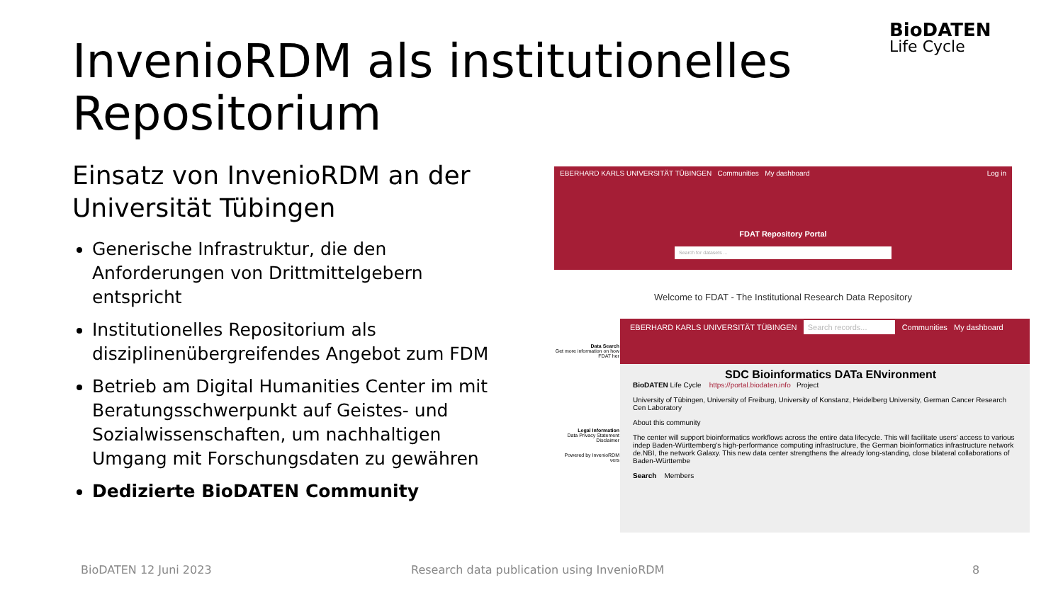BioDATEN
Life Cycle
InvenioRDM als institutionelles Repositorium
Einsatz von InvenioRDM an der Universität Tübingen
Generische Infrastruktur, die den Anforderungen von Drittmittelgebern entspricht
Institutionelles Repositorium als disziplinenübergreifendes Angebot zum FDM
Betrieb am Digital Humanities Center im mit Beratungsschwerpunkt auf Geistes- und Sozialwissenschaften, um nachhaltigen Umgang mit Forschungsdaten zu gewähren
Dedizierte BioDATEN Community
EBERHARD KARLS UNIVERSITÄT TÜBINGEN Communities My dashboard Log in
FDAT Repository Portal
Search for datasets ...
Welcome to FDAT - The Institutional Research Data Repository
Data Search
Get more information on how FDAT her
Legal Information
Data Privacy Statement
Disclaimer
Powered by InvenioRDM vers
EBERHARD KARLS UNIVERSITÄT TÜBINGEN Search records... Communities My dashboard
SDC Bioinformatics DATa ENvironment
BioDATEN Life Cycle https://portal.biodaten.info Project
University of Tübingen, University of Freiburg, University of Konstanz, Heidelberg University, German Cancer Research Cen Laboratory
About this community
The center will support bioinformatics workflows across the entire data lifecycle. This will facilitate users' access to various indep Baden-Württemberg's high-performance computing infrastructure, the German bioinformatics infrastructure network de.NBI, the network Galaxy. This new data center strengthens the already long-standing, close bilateral collaborations of Baden-Württembe
Search Members
BioDATEN 12 Juni 2023
Research data publication using InvenioRDM
8